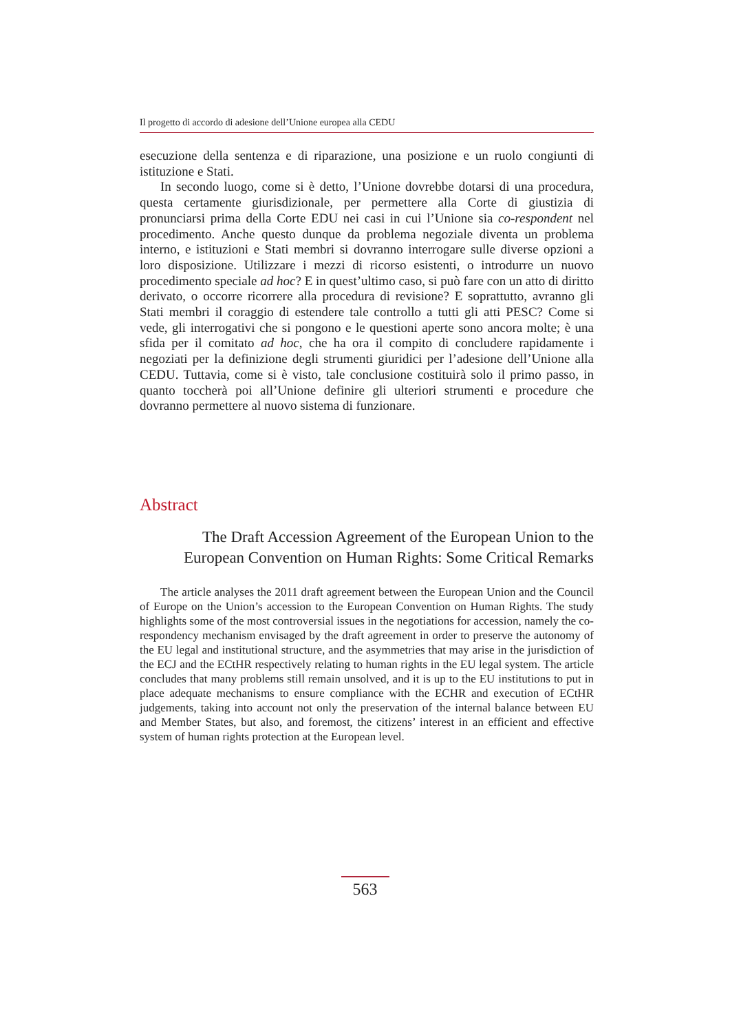Il progetto di accordo di adesione dell’Unione europea alla CEDU
esecuzione della sentenza e di riparazione, una posizione e un ruolo congiunti di istituzione e Stati.
In secondo luogo, come si è detto, l’Unione dovrebbe dotarsi di una procedura, questa certamente giurisdizionale, per permettere alla Corte di giustizia di pronunciarsi prima della Corte EDU nei casi in cui l’Unione sia co-respondent nel procedimento. Anche questo dunque da problema negoziale diventa un problema interno, e istituzioni e Stati membri si dovranno interrogare sulle diverse opzioni a loro disposizione. Utilizzare i mezzi di ricorso esistenti, o introdurre un nuovo procedimento speciale ad hoc? E in quest’ultimo caso, si può fare con un atto di diritto derivato, o occorre ricorrere alla procedura di revisione? E soprattutto, avranno gli Stati membri il coraggio di estendere tale controllo a tutti gli atti PESC? Come si vede, gli interrogativi che si pongono e le questioni aperte sono ancora molte; è una sfida per il comitato ad hoc, che ha ora il compito di concludere rapidamente i negoziati per la definizione degli strumenti giuridici per l’adesione dell’Unione alla CEDU. Tuttavia, come si è visto, tale conclusione costituirà solo il primo passo, in quanto toccherà poi all’Unione definire gli ulteriori strumenti e procedure che dovranno permettere al nuovo sistema di funzionare.
Abstract
The Draft Accession Agreement of the European Union to the European Convention on Human Rights: Some Critical Remarks
The article analyses the 2011 draft agreement between the European Union and the Council of Europe on the Union’s accession to the European Convention on Human Rights. The study highlights some of the most controversial issues in the negotiations for accession, namely the co-respondency mechanism envisaged by the draft agreement in order to preserve the autonomy of the EU legal and institutional structure, and the asymmetries that may arise in the jurisdiction of the ECJ and the ECtHR respectively relating to human rights in the EU legal system. The article concludes that many problems still remain unsolved, and it is up to the EU institutions to put in place adequate mechanisms to ensure compliance with the ECHR and execution of ECtHR judgements, taking into account not only the preservation of the internal balance between EU and Member States, but also, and foremost, the citizens’ interest in an efficient and effective system of human rights protection at the European level.
563